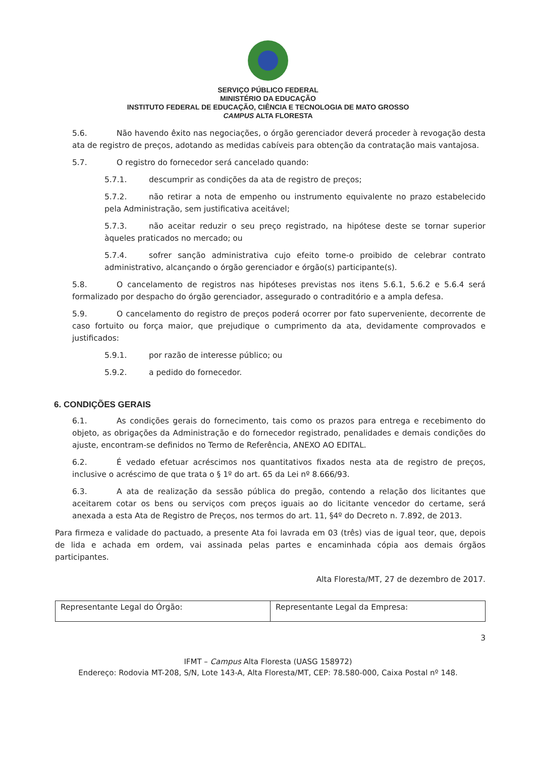SERVIÇO PÚBLICO FEDERAL
MINISTÉRIO DA EDUCAÇÃO
INSTITUTO FEDERAL DE EDUCAÇÃO, CIÊNCIA E TECNOLOGIA DE MATO GROSSO
CAMPUS ALTA FLORESTA
5.6. Não havendo êxito nas negociações, o órgão gerenciador deverá proceder à revogação desta ata de registro de preços, adotando as medidas cabíveis para obtenção da contratação mais vantajosa.
5.7. O registro do fornecedor será cancelado quando:
5.7.1. descumprir as condições da ata de registro de preços;
5.7.2. não retirar a nota de empenho ou instrumento equivalente no prazo estabelecido pela Administração, sem justificativa aceitável;
5.7.3. não aceitar reduzir o seu preço registrado, na hipótese deste se tornar superior àqueles praticados no mercado; ou
5.7.4. sofrer sanção administrativa cujo efeito torne-o proibido de celebrar contrato administrativo, alcançando o órgão gerenciador e órgão(s) participante(s).
5.8. O cancelamento de registros nas hipóteses previstas nos itens 5.6.1, 5.6.2 e 5.6.4 será formalizado por despacho do órgão gerenciador, assegurado o contraditório e a ampla defesa.
5.9. O cancelamento do registro de preços poderá ocorrer por fato superveniente, decorrente de caso fortuito ou força maior, que prejudique o cumprimento da ata, devidamente comprovados e justificados:
5.9.1. por razão de interesse público; ou
5.9.2. a pedido do fornecedor.
6. CONDIÇÕES GERAIS
6.1. As condições gerais do fornecimento, tais como os prazos para entrega e recebimento do objeto, as obrigações da Administração e do fornecedor registrado, penalidades e demais condições do ajuste, encontram-se definidos no Termo de Referência, ANEXO AO EDITAL.
6.2. É vedado efetuar acréscimos nos quantitativos fixados nesta ata de registro de preços, inclusive o acréscimo de que trata o § 1º do art. 65 da Lei nº 8.666/93.
6.3. A ata de realização da sessão pública do pregão, contendo a relação dos licitantes que aceitarem cotar os bens ou serviços com preços iguais ao do licitante vencedor do certame, será anexada a esta Ata de Registro de Preços, nos termos do art. 11, §4º do Decreto n. 7.892, de 2013.
Para firmeza e validade do pactuado, a presente Ata foi lavrada em 03 (três) vias de igual teor, que, depois de lida e achada em ordem, vai assinada pelas partes e encaminhada cópia aos demais órgãos participantes.
Alta Floresta/MT, 27 de dezembro de 2017.
| Representante Legal do Órgão: | Representante Legal da Empresa: |
3
IFMT – Campus Alta Floresta (UASG 158972)
Endereço: Rodovia MT-208, S/N, Lote 143-A, Alta Floresta/MT, CEP: 78.580-000, Caixa Postal nº 148.